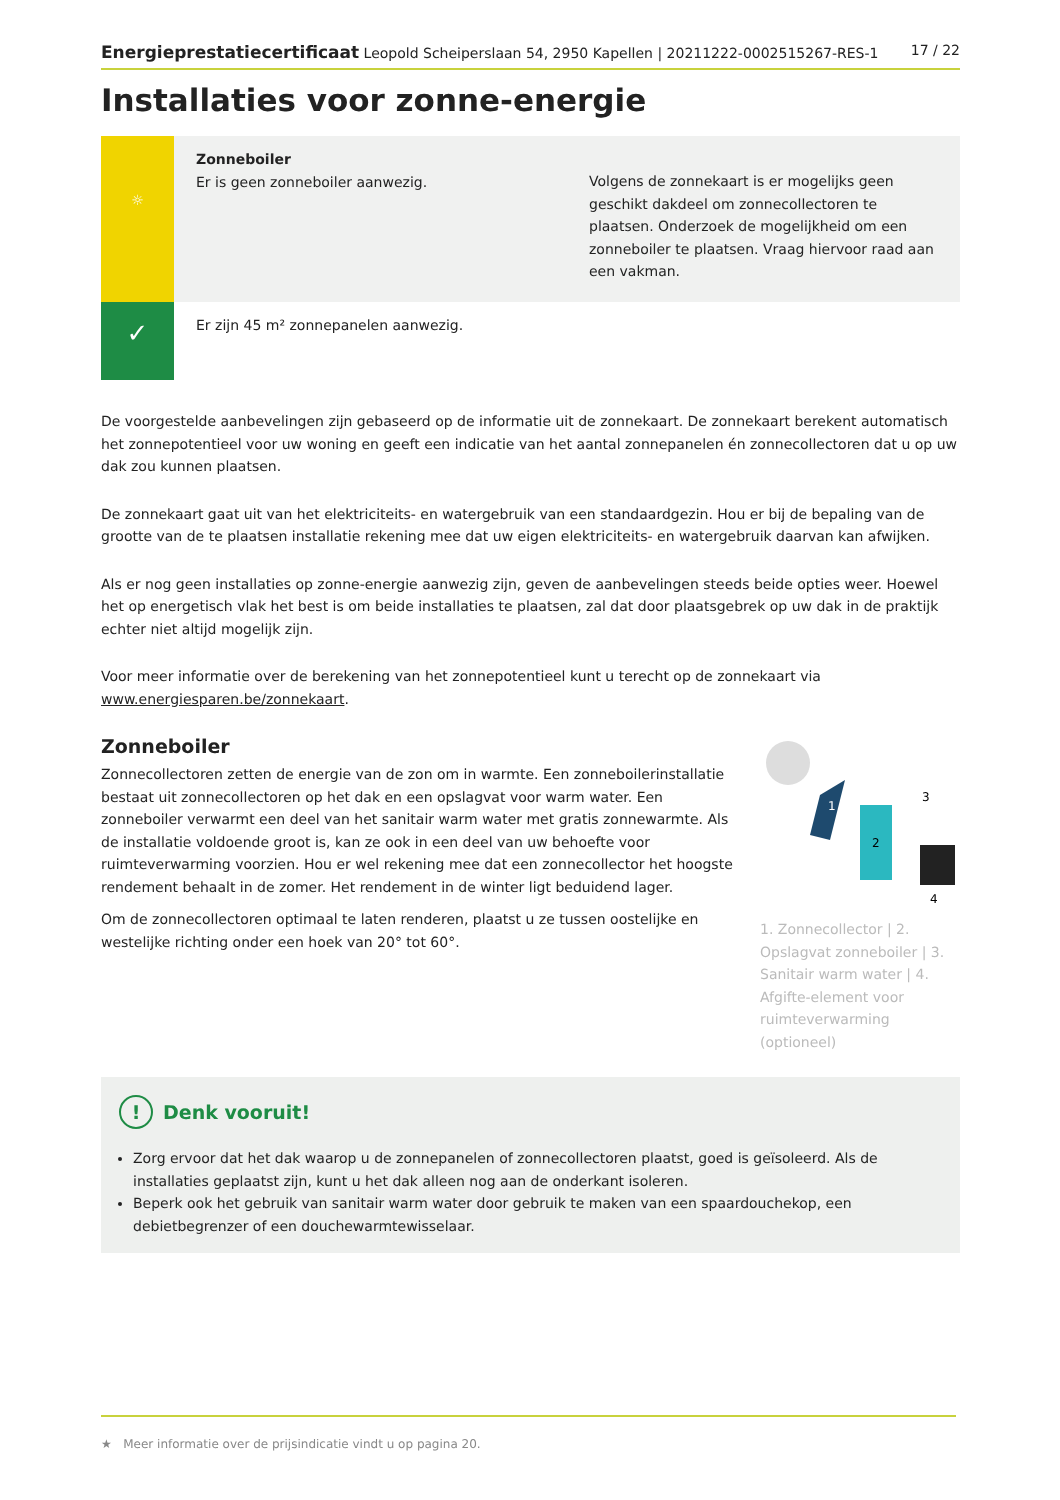Energieprestatiecertificaat Leopold Scheiperslaan 54, 2950 Kapellen | 20211222-0002515267-RES-1 17 / 22
Installaties voor zonne-energie
☼
Zonneboiler
Er is geen zonneboiler aanwezig.
Volgens de zonnekaart is er mogelijks geen geschikt dakdeel om zonnecollectoren te plaatsen. Onderzoek de mogelijkheid om een zonneboiler te plaatsen. Vraag hiervoor raad aan een vakman.
✓
Er zijn 45 m² zonnepanelen aanwezig.
De voorgestelde aanbevelingen zijn gebaseerd op de informatie uit de zonnekaart. De zonnekaart berekent automatisch het zonnepotentieel voor uw woning en geeft een indicatie van het aantal zonnepanelen én zonnecollectoren dat u op uw dak zou kunnen plaatsen.
De zonnekaart gaat uit van het elektriciteits- en watergebruik van een standaardgezin. Hou er bij de bepaling van de grootte van de te plaatsen installatie rekening mee dat uw eigen elektriciteits- en watergebruik daarvan kan afwijken.
Als er nog geen installaties op zonne-energie aanwezig zijn, geven de aanbevelingen steeds beide opties weer. Hoewel het op energetisch vlak het best is om beide installaties te plaatsen, zal dat door plaatsgebrek op uw dak in de praktijk echter niet altijd mogelijk zijn.
Voor meer informatie over de berekening van het zonnepotentieel kunt u terecht op de zonnekaart via www.energiesparen.be/zonnekaart.
Zonneboiler
Zonnecollectoren zetten de energie van de zon om in warmte. Een zonneboilerinstallatie bestaat uit zonnecollectoren op het dak en een opslagvat voor warm water. Een zonneboiler verwarmt een deel van het sanitair warm water met gratis zonnewarmte. Als de installatie voldoende groot is, kan ze ook in een deel van uw behoefte voor ruimteverwarming voorzien. Hou er wel rekening mee dat een zonnecollector het hoogste rendement behaalt in de zomer. Het rendement in de winter ligt beduidend lager.
Om de zonnecollectoren optimaal te laten renderen, plaatst u ze tussen oostelijke en westelijke richting onder een hoek van 20° tot 60°.
1
2
3
4
1. Zonnecollector | 2. Opslagvat zonneboiler | 3. Sanitair warm water | 4. Afgifte-element voor ruimteverwarming (optioneel)
! Denk vooruit!
Zorg ervoor dat het dak waarop u de zonnepanelen of zonnecollectoren plaatst, goed is geïsoleerd. Als de installaties geplaatst zijn, kunt u het dak alleen nog aan de onderkant isoleren.
Beperk ook het gebruik van sanitair warm water door gebruik te maken van een spaardouchekop, een debietbegrenzer of een douchewarmtewisselaar.
★ Meer informatie over de prijsindicatie vindt u op pagina 20.